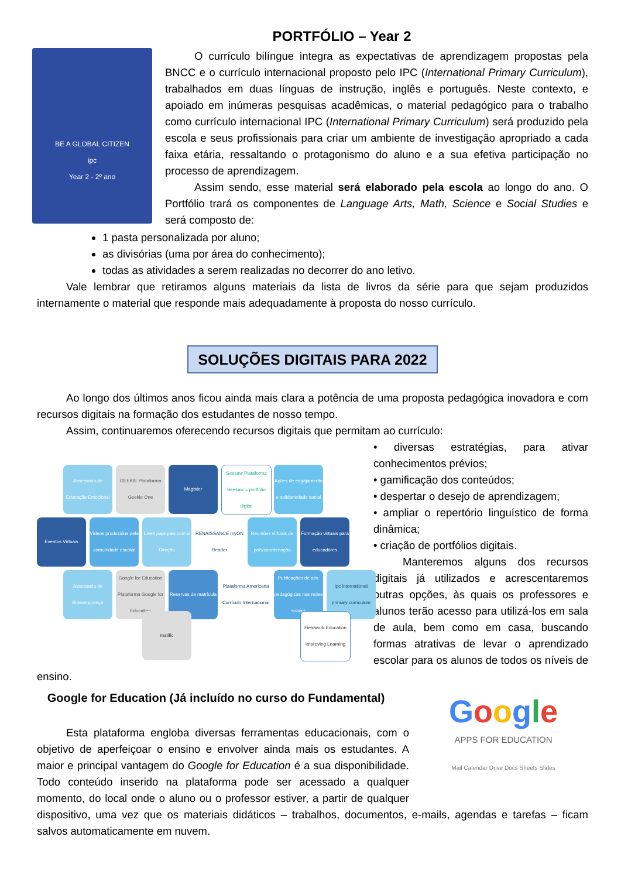PORTFÓLIO – Year 2
BE A GLOBAL CITIZEN
ipc
Year 2 - 2º ano
O currículo bilíngue integra as expectativas de aprendizagem propostas pela BNCC e o currículo internacional proposto pelo IPC (International Primary Curriculum), trabalhados em duas línguas de instrução, inglês e português. Neste contexto, e apoiado em inúmeras pesquisas acadêmicas, o material pedagógico para o trabalho como currículo internacional IPC (International Primary Curriculum) será produzido pela escola e seus profissionais para criar um ambiente de investigação apropriado a cada faixa etária, ressaltando o protagonismo do aluno e a sua efetiva participação no processo de aprendizagem.
Assim sendo, esse material será elaborado pela escola ao longo do ano. O Portfólio trará os componentes de Language Arts, Math, Science e Social Studies e será composto de:
1 pasta personalizada por aluno;
as divisórias (uma por área do conhecimento);
todas as atividades a serem realizadas no decorrer do ano letivo.
Vale lembrar que retiramos alguns materiais da lista de livros da série para que sejam produzidos internamente o material que responde mais adequadamente à proposta do nosso currículo.
SOLUÇÕES DIGITAIS PARA 2022
Ao longo dos últimos anos ficou ainda mais clara a potência de uma proposta pedagógica inovadora e com recursos digitais na formação dos estudantes de nosso tempo.
Assim, continuaremos oferecendo recursos digitais que permitam ao currículo:
Assessoria de Educação Emocional
GEEKIE Plataforma Geekie One
Magister
Seesaw Plataforma Seesaw = portfólio digital
Ações de engajamento e solidariedade social
Eventos Virtuais
Vídeos produzidos pela comunidade escolar
Lives para pais com a Direção
RENAISSANCE myON Reader
Reuniões virtuais de pais/coordenação
Formação virtuais para educadores
Assessoria de Biossegurança
Google for Education Plataforma Google for Education
Reservas de matrícula
Plataforma Americana Currículo Internacional
Publicações de ativ. pedagógicas nas redes sociais
ipc international primary curriculum
matific
Fieldwork Education Improving Learning
• diversas estratégias, para ativar conhecimentos prévios;
• gamificação dos conteúdos;
• despertar o desejo de aprendizagem;
• ampliar o repertório linguístico de forma dinâmica;
• criação de portfólios digitais.
Manteremos alguns dos recursos digitais já utilizados e acrescentaremos outras opções, às quais os professores e alunos terão acesso para utilizá-los em sala de aula, bem como em casa, buscando formas atrativas de levar o aprendizado escolar para os alunos de todos os níveis de ensino.
Google
APPS FOR EDUCATION
Mail Calendar Drive Docs Sheets Slides
Google for Education (Já incluído no curso do Fundamental)
Esta plataforma engloba diversas ferramentas educacionais, com o objetivo de aperfeiçoar o ensino e envolver ainda mais os estudantes. A maior e principal vantagem do Google for Education é a sua disponibilidade. Todo conteúdo inserido na plataforma pode ser acessado a qualquer momento, do local onde o aluno ou o professor estiver, a partir de qualquer dispositivo, uma vez que os materiais didáticos – trabalhos, documentos, e-mails, agendas e tarefas – ficam salvos automaticamente em nuvem.